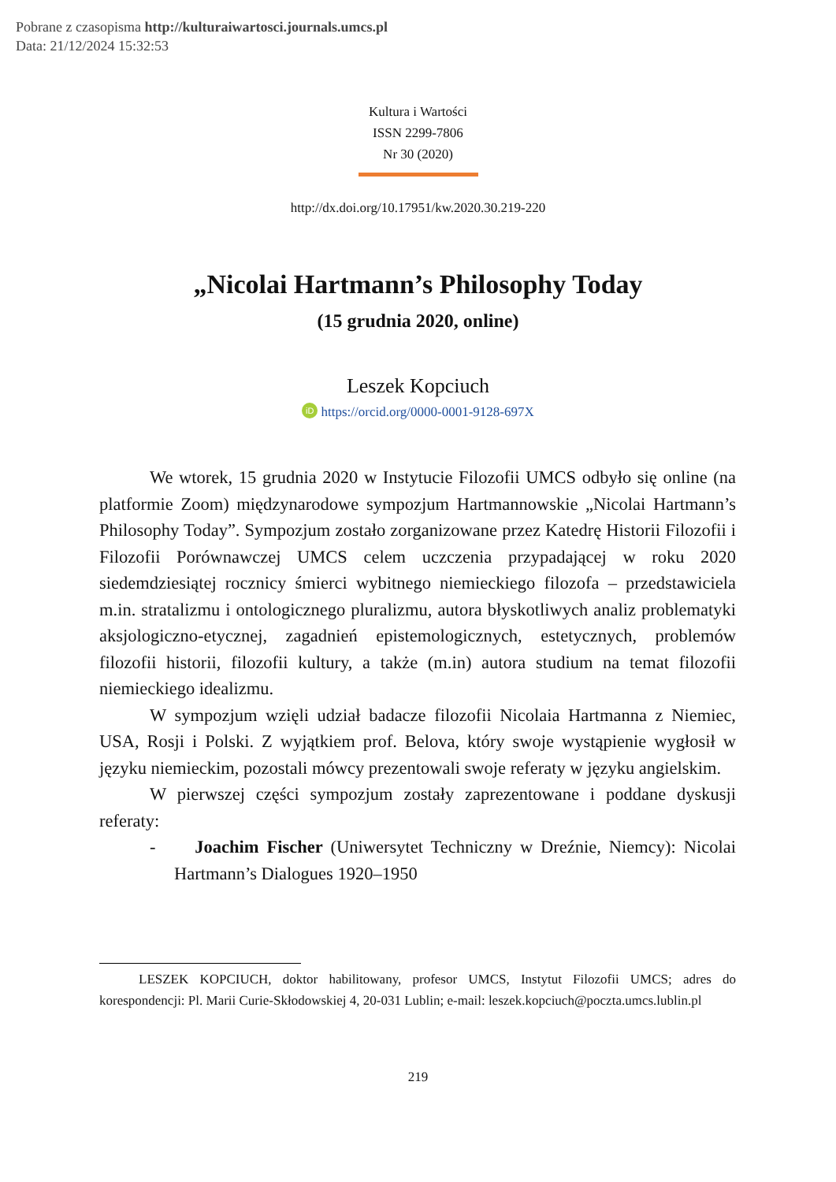Pobrane z czasopisma http://kulturaiwartosci.journals.umcs.pl
Data: 21/12/2024 15:32:53
Kultura i Wartości
ISSN 2299-7806
Nr 30 (2020)
http://dx.doi.org/10.17951/kw.2020.30.219-220
„Nicolai Hartmann’s Philosophy Today
(15 grudnia 2020, online)
Leszek Kopciuch
iD https://orcid.org/0000-0001-9128-697X
We wtorek, 15 grudnia 2020 w Instytucie Filozofii UMCS odbyło się online (na platformie Zoom) międzynarodowe sympozjum Hartmannowskie „Nicolai Hartmann’s Philosophy Today”. Sympozjum zostało zorganizowane przez Katedrę Historii Filozofii i Filozofii Porównawczej UMCS celem uczczenia przypadającej w roku 2020 siedemdziesiątej rocznicy śmierci wybitnego niemieckiego filozofa – przedstawiciela m.in. stratalizmu i ontologicznego pluralizmu, autora błyskotliwych analiz problematyki aksjologiczno-etycznej, zagadnień epistemologicznych, estetycznych, problemów filozofii historii, filozofii kultury, a także (m.in) autora studium na temat filozofii niemieckiego idealizmu.
W sympozjum wzięli udział badacze filozofii Nicolaia Hartmanna z Niemiec, USA, Rosji i Polski. Z wyjątkiem prof. Belova, który swoje wystąpienie wygłosił w języku niemieckim, pozostali mówcy prezentowali swoje referaty w języku angielskim.
W pierwszej części sympozjum zostały zaprezentowane i poddane dyskusji referaty:
- Joachim Fischer (Uniwersytet Techniczny w Dreźnie, Niemcy): Nicolai Hartmann’s Dialogues 1920–1950
LESZEK KOPCIUCH, doktor habilitowany, profesor UMCS, Instytut Filozofii UMCS; adres do korespondencji: Pl. Marii Curie-Skłodowskiej 4, 20-031 Lublin; e-mail: leszek.kopciuch@poczta.umcs.lublin.pl
219